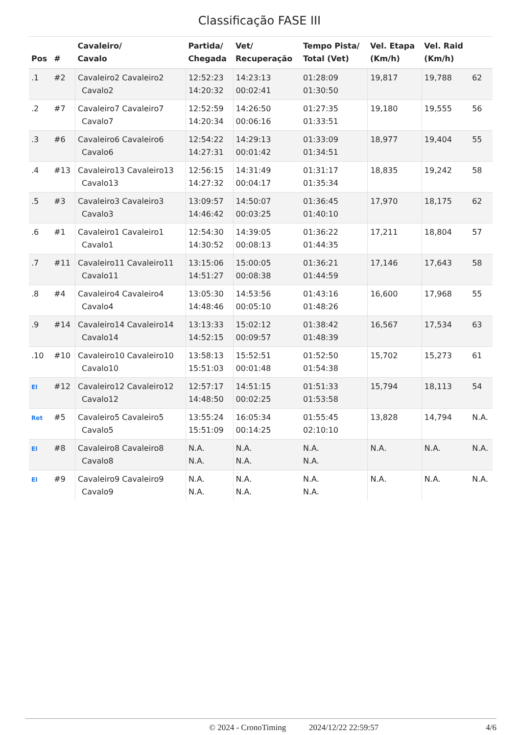Classificação FASE III
| Pos | # | Cavaleiro/ Cavalo | Partida/ Chegada | Vet/ Recuperação | Tempo Pista/ Total (Vet) | Vel. Etapa (Km/h) | Vel. Raid (Km/h) | |
| --- | --- | --- | --- | --- | --- | --- | --- | --- |
| .1 | #2 | Cavaleiro2 Cavaleiro2 Cavalo2 | 12:52:23 14:20:32 | 14:23:13 00:02:41 | 01:28:09 01:30:50 | 19,817 | 19,788 | 62 |
| .2 | #7 | Cavaleiro7 Cavaleiro7 Cavalo7 | 12:52:59 14:20:34 | 14:26:50 00:06:16 | 01:27:35 01:33:51 | 19,180 | 19,555 | 56 |
| .3 | #6 | Cavaleiro6 Cavaleiro6 Cavalo6 | 12:54:22 14:27:31 | 14:29:13 00:01:42 | 01:33:09 01:34:51 | 18,977 | 19,404 | 55 |
| .4 | #13 | Cavaleiro13 Cavaleiro13 Cavalo13 | 12:56:15 14:27:32 | 14:31:49 00:04:17 | 01:31:17 01:35:34 | 18,835 | 19,242 | 58 |
| .5 | #3 | Cavaleiro3 Cavaleiro3 Cavalo3 | 13:09:57 14:46:42 | 14:50:07 00:03:25 | 01:36:45 01:40:10 | 17,970 | 18,175 | 62 |
| .6 | #1 | Cavaleiro1 Cavaleiro1 Cavalo1 | 12:54:30 14:30:52 | 14:39:05 00:08:13 | 01:36:22 01:44:35 | 17,211 | 18,804 | 57 |
| .7 | #11 | Cavaleiro11 Cavaleiro11 Cavalo11 | 13:15:06 14:51:27 | 15:00:05 00:08:38 | 01:36:21 01:44:59 | 17,146 | 17,643 | 58 |
| .8 | #4 | Cavaleiro4 Cavaleiro4 Cavalo4 | 13:05:30 14:48:46 | 14:53:56 00:05:10 | 01:43:16 01:48:26 | 16,600 | 17,968 | 55 |
| .9 | #14 | Cavaleiro14 Cavaleiro14 Cavalo14 | 13:13:33 14:52:15 | 15:02:12 00:09:57 | 01:38:42 01:48:39 | 16,567 | 17,534 | 63 |
| .10 | #10 | Cavaleiro10 Cavaleiro10 Cavalo10 | 13:58:13 15:51:03 | 15:52:51 00:01:48 | 01:52:50 01:54:38 | 15,702 | 15,273 | 61 |
| El | #12 | Cavaleiro12 Cavaleiro12 Cavalo12 | 12:57:17 14:48:50 | 14:51:15 00:02:25 | 01:51:33 01:53:58 | 15,794 | 18,113 | 54 |
| Ret | #5 | Cavaleiro5 Cavaleiro5 Cavalo5 | 13:55:24 15:51:09 | 16:05:34 00:14:25 | 01:55:45 02:10:10 | 13,828 | 14,794 | N.A. |
| El | #8 | Cavaleiro8 Cavaleiro8 Cavalo8 | N.A. N.A. | N.A. N.A. | N.A. N.A. | N.A. | N.A. | N.A. |
| El | #9 | Cavaleiro9 Cavaleiro9 Cavalo9 | N.A. N.A. | N.A. N.A. | N.A. N.A. | N.A. | N.A. | N.A. |
© 2024 - CronoTiming 2024/12/22 22:59:57 4/6